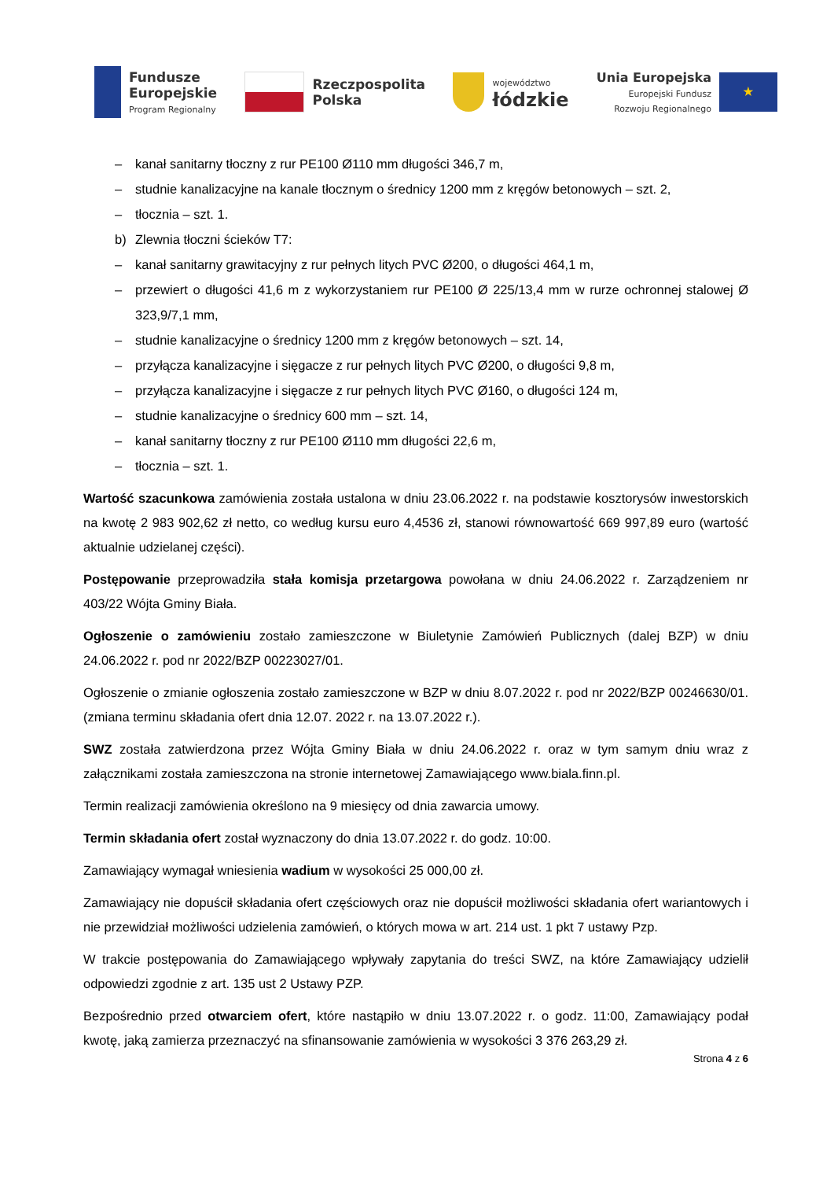Fundusze
Europejskie
Program Regionalny
Rzeczpospolita
Polska
województwo
łódzkie
Unia Europejska
Europejski Fundusz
Rozwoju Regionalnego
★
– kanał sanitarny tłoczny z rur PE100 Ø110 mm długości 346,7 m,
– studnie kanalizacyjne na kanale tłocznym o średnicy 1200 mm z kręgów betonowych – szt. 2,
– tłocznia – szt. 1.
b) Zlewnia tłoczni ścieków T7:
– kanał sanitarny grawitacyjny z rur pełnych litych PVC Ø200, o długości 464,1 m,
– przewiert o długości 41,6 m z wykorzystaniem rur PE100 Ø 225/13,4 mm w rurze ochronnej stalowej Ø 323,9/7,1 mm,
– studnie kanalizacyjne o średnicy 1200 mm z kręgów betonowych – szt. 14,
– przyłącza kanalizacyjne i sięgacze z rur pełnych litych PVC Ø200, o długości 9,8 m,
– przyłącza kanalizacyjne i sięgacze z rur pełnych litych PVC Ø160, o długości 124 m,
– studnie kanalizacyjne o średnicy 600 mm – szt. 14,
– kanał sanitarny tłoczny z rur PE100 Ø110 mm długości 22,6 m,
– tłocznia – szt. 1.
Wartość szacunkowa zamówienia została ustalona w dniu 23.06.2022 r. na podstawie kosztorysów inwestorskich na kwotę 2 983 902,62 zł netto, co według kursu euro 4,4536 zł, stanowi równowartość 669 997,89 euro (wartość aktualnie udzielanej części).
Postępowanie przeprowadziła stała komisja przetargowa powołana w dniu 24.06.2022 r. Zarządzeniem nr 403/22 Wójta Gminy Biała.
Ogłoszenie o zamówieniu zostało zamieszczone w Biuletynie Zamówień Publicznych (dalej BZP) w dniu 24.06.2022 r. pod nr 2022/BZP 00223027/01.
Ogłoszenie o zmianie ogłoszenia zostało zamieszczone w BZP w dniu 8.07.2022 r. pod nr 2022/BZP 00246630/01. (zmiana terminu składania ofert dnia 12.07. 2022 r. na 13.07.2022 r.).
SWZ została zatwierdzona przez Wójta Gminy Biała w dniu 24.06.2022 r. oraz w tym samym dniu wraz z załącznikami została zamieszczona na stronie internetowej Zamawiającego www.biala.finn.pl.
Termin realizacji zamówienia określono na 9 miesięcy od dnia zawarcia umowy.
Termin składania ofert został wyznaczony do dnia 13.07.2022 r. do godz. 10:00.
Zamawiający wymagał wniesienia wadium w wysokości 25 000,00 zł.
Zamawiający nie dopuścił składania ofert częściowych oraz nie dopuścił możliwości składania ofert wariantowych i nie przewidział możliwości udzielenia zamówień, o których mowa w art. 214 ust. 1 pkt 7 ustawy Pzp.
W trakcie postępowania do Zamawiającego wpływały zapytania do treści SWZ, na które Zamawiający udzielił odpowiedzi zgodnie z art. 135 ust 2 Ustawy PZP.
Bezpośrednio przed otwarciem ofert, które nastąpiło w dniu 13.07.2022 r. o godz. 11:00, Zamawiający podał kwotę, jaką zamierza przeznaczyć na sfinansowanie zamówienia w wysokości 3 376 263,29 zł.
Strona 4 z 6